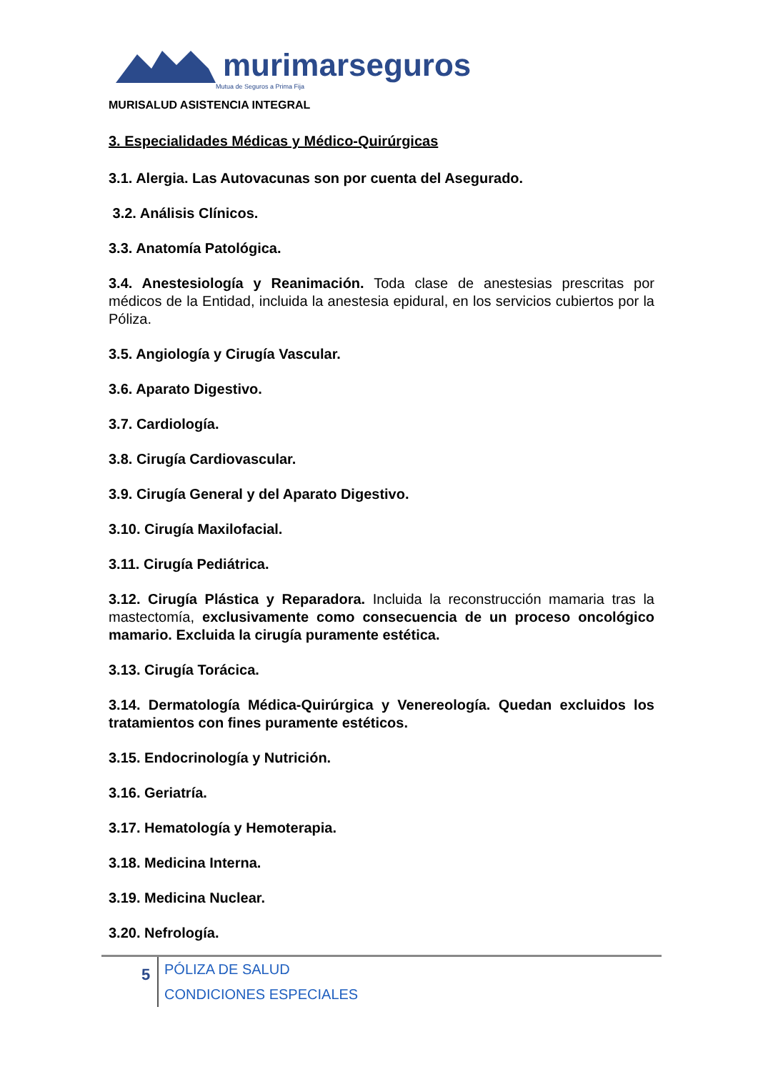murimarseguros
Mutua de Seguros a Prima Fija
MURISALUD ASISTENCIA INTEGRAL
3. Especialidades Médicas y Médico-Quirúrgicas
3.1. Alergia. Las Autovacunas son por cuenta del Asegurado.
3.2. Análisis Clínicos.
3.3. Anatomía Patológica.
3.4. Anestesiología y Reanimación. Toda clase de anestesias prescritas por médicos de la Entidad, incluida la anestesia epidural, en los servicios cubiertos por la Póliza.
3.5. Angiología y Cirugía Vascular.
3.6. Aparato Digestivo.
3.7. Cardiología.
3.8. Cirugía Cardiovascular.
3.9. Cirugía General y del Aparato Digestivo.
3.10. Cirugía Maxilofacial.
3.11. Cirugía Pediátrica.
3.12. Cirugía Plástica y Reparadora. Incluida la reconstrucción mamaria tras la mastectomía, exclusivamente como consecuencia de un proceso oncológico mamario. Excluida la cirugía puramente estética.
3.13. Cirugía Torácica.
3.14. Dermatología Médica-Quirúrgica y Venereología. Quedan excluidos los tratamientos con fines puramente estéticos.
3.15. Endocrinología y Nutrición.
3.16. Geriatría.
3.17. Hematología y Hemoterapia.
3.18. Medicina Interna.
3.19. Medicina Nuclear.
3.20. Nefrología.
5
PÓLIZA DE SALUD
CONDICIONES ESPECIALES